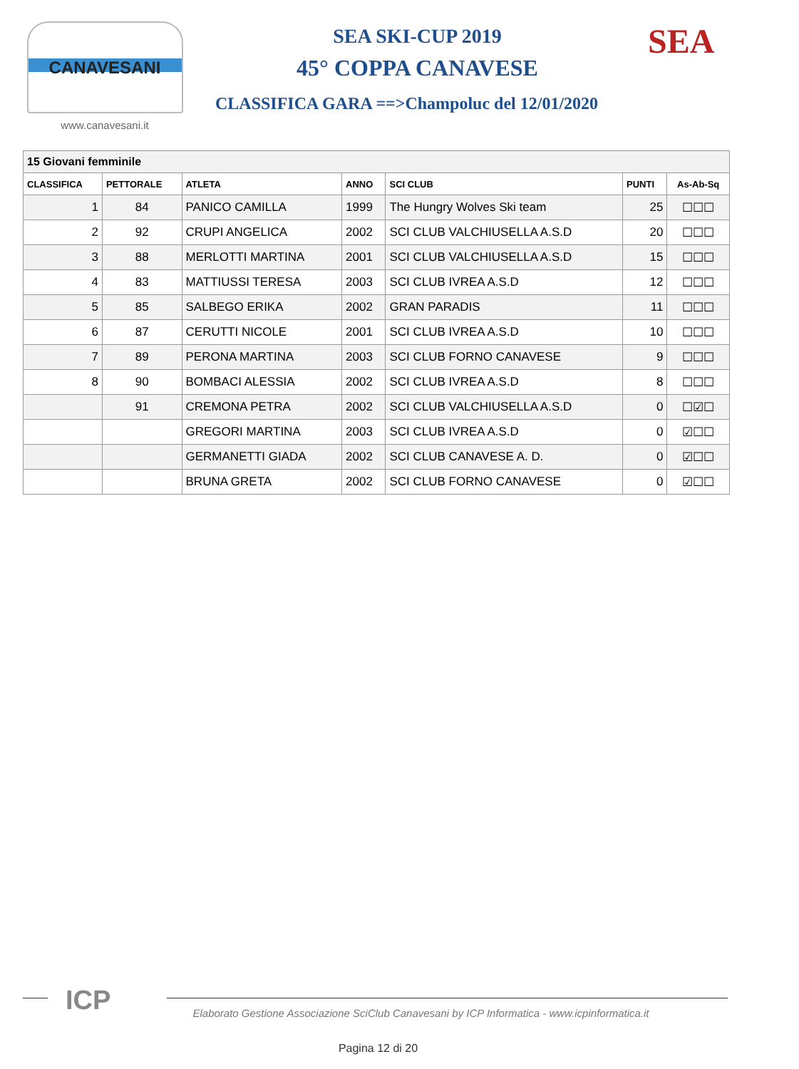CANAVESANI
www.canavesani.it
SEA SKI-CUP 2019
45° COPPA CANAVESE
CLASSIFICA GARA ==>Champoluc del 12/01/2020
SEA
| 15 Giovani femminile | | | | | | |
| CLASSIFICA | PETTORALE | ATLETA | ANNO | SCI CLUB | PUNTI | As-Ab-Sq |
| 1 | 84 | PANICO CAMILLA | 1999 | The Hungry Wolves Ski team | 25 | ☐☐☐ |
| 2 | 92 | CRUPI ANGELICA | 2002 | SCI CLUB VALCHIUSELLA A.S.D | 20 | ☐☐☐ |
| 3 | 88 | MERLOTTI MARTINA | 2001 | SCI CLUB VALCHIUSELLA A.S.D | 15 | ☐☐☐ |
| 4 | 83 | MATTIUSSI TERESA | 2003 | SCI CLUB IVREA A.S.D | 12 | ☐☐☐ |
| 5 | 85 | SALBEGO ERIKA | 2002 | GRAN PARADIS | 11 | ☐☐☐ |
| 6 | 87 | CERUTTI NICOLE | 2001 | SCI CLUB IVREA A.S.D | 10 | ☐☐☐ |
| 7 | 89 | PERONA MARTINA | 2003 | SCI CLUB FORNO CANAVESE | 9 | ☐☐☐ |
| 8 | 90 | BOMBACI ALESSIA | 2002 | SCI CLUB IVREA A.S.D | 8 | ☐☐☐ |
| | 91 | CREMONA PETRA | 2002 | SCI CLUB VALCHIUSELLA A.S.D | 0 | ☐☑☐ |
| | | GREGORI MARTINA | 2003 | SCI CLUB IVREA A.S.D | 0 | ☑☐☐ |
| | | GERMANETTI GIADA | 2002 | SCI CLUB CANAVESE A. D. | 0 | ☑☐☐ |
| | | BRUNA GRETA | 2002 | SCI CLUB FORNO CANAVESE | 0 | ☑☐☐ |
ICP
Elaborato Gestione Associazione SciClub Canavesani by ICP Informatica - www.icpinformatica.it
Pagina 12 di 20